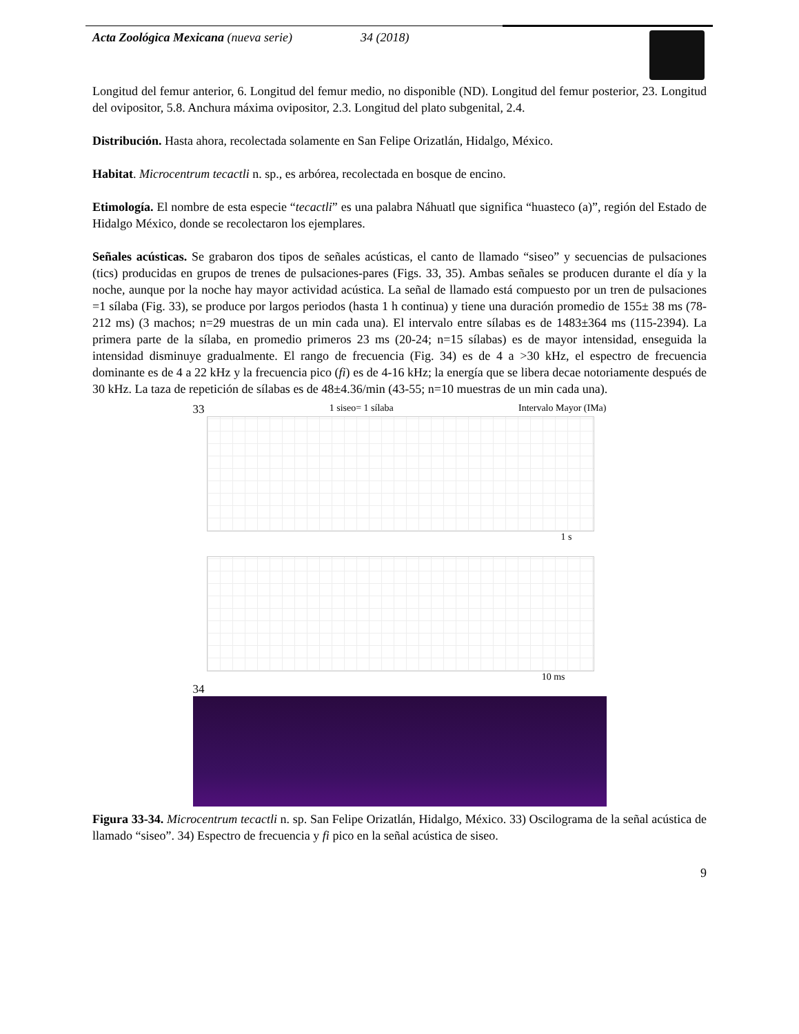Acta Zoológica Mexicana (nueva serie) 34 (2018)
Longitud del femur anterior, 6. Longitud del femur medio, no disponible (ND). Longitud del femur posterior, 23. Longitud del ovipositor, 5.8. Anchura máxima ovipositor, 2.3. Longitud del plato subgenital, 2.4.
Distribución. Hasta ahora, recolectada solamente en San Felipe Orizatlán, Hidalgo, México.
Habitat. Microcentrum tecactli n. sp., es arbórea, recolectada en bosque de encino.
Etimología. El nombre de esta especie “tecactli” es una palabra Náhuatl que significa “huasteco (a)”, región del Estado de Hidalgo México, donde se recolectaron los ejemplares.
Señales acústicas. Se grabaron dos tipos de señales acústicas, el canto de llamado “siseo” y secuencias de pulsaciones (tics) producidas en grupos de trenes de pulsaciones-pares (Figs. 33, 35). Ambas señales se producen durante el día y la noche, aunque por la noche hay mayor actividad acústica. La señal de llamado está compuesto por un tren de pulsaciones =1 sílaba (Fig. 33), se produce por largos periodos (hasta 1 h continua) y tiene una duración promedio de 155± 38 ms (78-212 ms) (3 machos; n=29 muestras de un min cada una). El intervalo entre sílabas es de 1483±364 ms (115-2394). La primera parte de la sílaba, en promedio primeros 23 ms (20-24; n=15 sílabas) es de mayor intensidad, enseguida la intensidad disminuye gradualmente. El rango de frecuencia (Fig. 34) es de 4 a >30 kHz, el espectro de frecuencia dominante es de 4 a 22 kHz y la frecuencia pico (fi) es de 4-16 kHz; la energía que se libera decae notoriamente después de 30 kHz. La taza de repetición de sílabas es de 48±4.36/min (43-55; n=10 muestras de un min cada una).
33 1 siseo= 1 sílaba Intervalo Mayor (IMa)
1 s
10 ms
34
Figura 33-34. Microcentrum tecactli n. sp. San Felipe Orizatlán, Hidalgo, México. 33) Oscilograma de la señal acústica de llamado “siseo”. 34) Espectro de frecuencia y fi pico en la señal acústica de siseo.
9